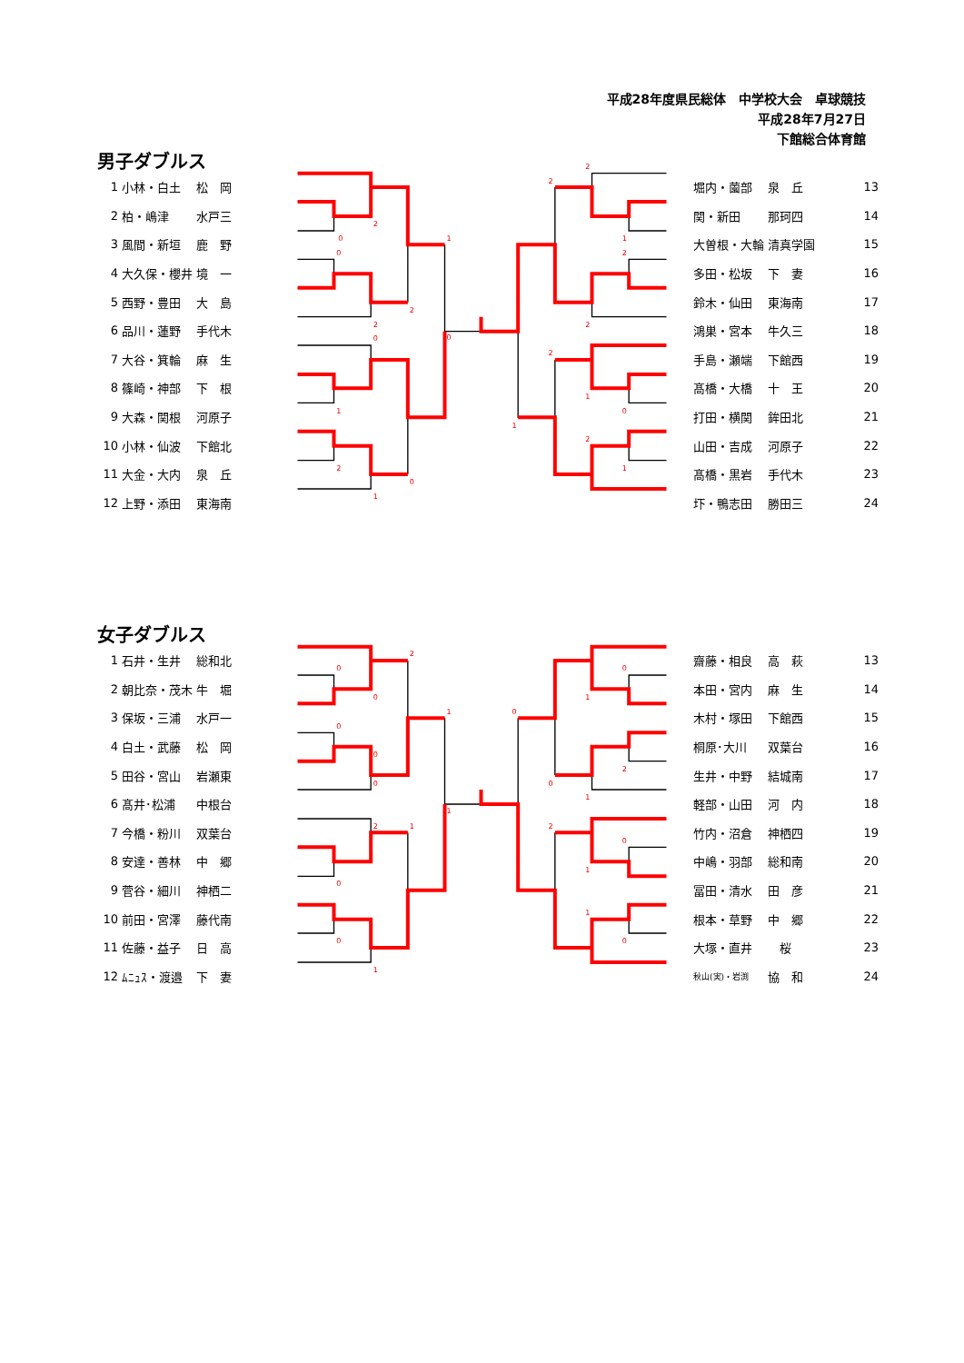平成28年度県民総体　中学校大会　卓球競技
平成28年7月27日
下館総合体育館
男子ダブルス
| 1 | 小林・白土 | 松 岡 |
| 2 | 柏・嶋津 | 水戸三 |
| 3 | 風間・新垣 | 鹿 野 |
| 4 | 大久保・櫻井 | 境 一 |
| 5 | 西野・豊田 | 大 島 |
| 6 | 品川・蓮野 | 手代木 |
| 7 | 大谷・箕輪 | 麻 生 |
| 8 | 篠崎・神部 | 下 根 |
| 9 | 大森・関根 | 河原子 |
| 10 | 小林・仙波 | 下館北 |
| 11 | 大金・大内 | 泉 丘 |
| 12 | 上野・添田 | 東海南 |
0
2
1
0
2
2
0
0
1
2
0
1
2
2
1
2
2
2
1
0
1
2
1
| 堀内・薗部 | 泉 丘 | 13 |
| 関・新田 | 那珂四 | 14 |
| 大曽根・大輪 | 清真学園 | 15 |
| 多田・松坂 | 下 妻 | 16 |
| 鈴木・仙田 | 東海南 | 17 |
| 鴻巣・宮本 | 牛久三 | 18 |
| 手島・瀬端 | 下館西 | 19 |
| 髙橋・大橋 | 十 王 | 20 |
| 打田・横関 | 鉾田北 | 21 |
| 山田・吉成 | 河原子 | 22 |
| 髙橋・黒岩 | 手代木 | 23 |
| 圷・鴨志田 | 勝田三 | 24 |
女子ダブルス
| 1 | 石井・生井 | 総和北 |
| 2 | 朝比奈・茂木 | 牛 堀 |
| 3 | 保坂・三浦 | 水戸一 |
| 4 | 白土・武藤 | 松 岡 |
| 5 | 田谷・宮山 | 岩瀬東 |
| 6 | 髙井･松浦 | 中根台 |
| 7 | 今橋・粉川 | 双葉台 |
| 8 | 安達・善林 | 中 郷 |
| 9 | 菅谷・細川 | 神栖二 |
| 10 | 前田・宮澤 | 藤代南 |
| 11 | 佐藤・益子 | 日 高 |
| 12 | ﾑﾆｭｽ・渡邉 | 下 妻 |
2
0
0
1
0
0
0
1
2
1
0
0
1
0
1
0
2
0
1
2
0
1
1
0
| 齋藤・相良 | 高 萩 | 13 |
| 本田・宮内 | 麻 生 | 14 |
| 木村・塚田 | 下館西 | 15 |
| 桐原･大川 | 双葉台 | 16 |
| 生井・中野 | 結城南 | 17 |
| 軽部・山田 | 河 内 | 18 |
| 竹内・沼倉 | 神栖四 | 19 |
| 中嶋・羽部 | 総和南 | 20 |
| 冨田・清水 | 田 彦 | 21 |
| 根本・草野 | 中 郷 | 22 |
| 大塚・直井 | 桜 | 23 |
| 秋山(実)・岩渕 | 協 和 | 24 |